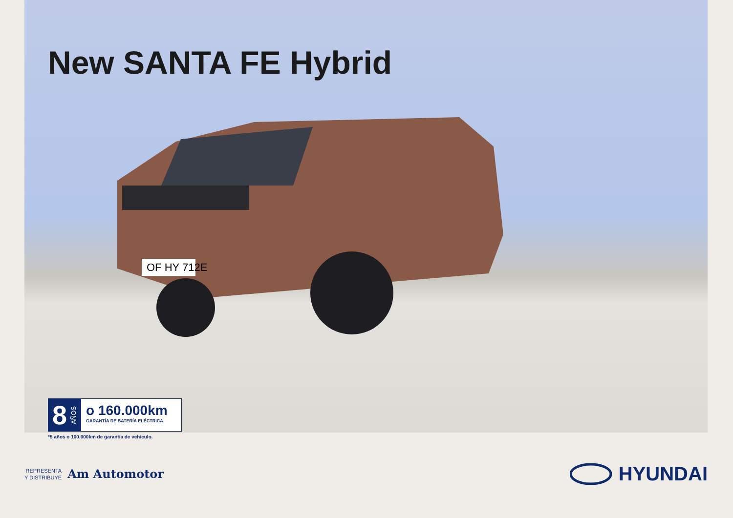OF HY 712E
New SANTA FE Hybrid
8 AÑOS
o 160.000km
GARANTÍA DE BATERÍA ELÉCTRICA.
*5 años o 100.000km de garantía de vehículo.
REPRESENTA
Y DISTRIBUYE Am Automotor
HYUNDAI